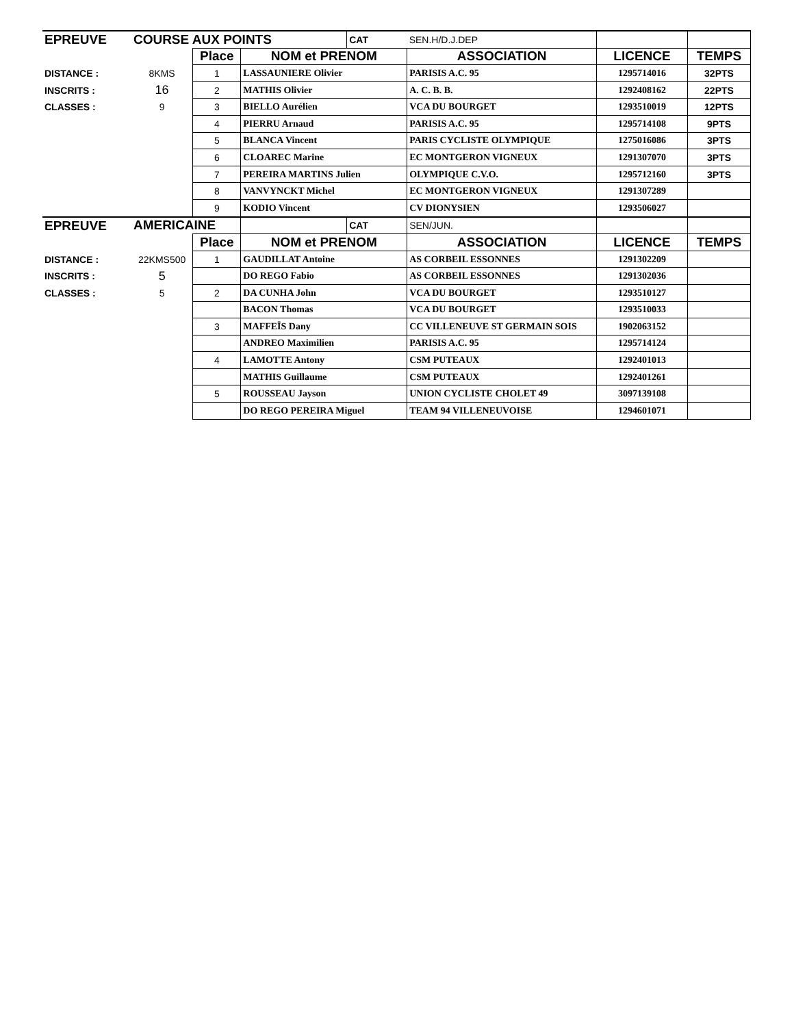| EPREUVE | COURSE AUX POINTS | | | CAT | SEN.H/D.J.DEP | | |
| | | Place | NOM et PRENOM | | ASSOCIATION | LICENCE | TEMPS |
| DISTANCE : | 8KMS | 1 | LASSAUNIERE Olivier | | PARISIS A.C. 95 | 1295714016 | 32PTS |
| INSCRITS : | 16 | 2 | MATHIS Olivier | | A. C. B. B. | 1292408162 | 22PTS |
| CLASSES : | 9 | 3 | BIELLO Aurélien | | VCA DU BOURGET | 1293510019 | 12PTS |
| | | 4 | PIERRU Arnaud | | PARISIS A.C. 95 | 1295714108 | 9PTS |
| | | 5 | BLANCA Vincent | | PARIS CYCLISTE OLYMPIQUE | 1275016086 | 3PTS |
| | | 6 | CLOAREC Marine | | EC MONTGERON VIGNEUX | 1291307070 | 3PTS |
| | | 7 | PEREIRA MARTINS Julien | | OLYMPIQUE C.V.O. | 1295712160 | 3PTS |
| | | 8 | VANVYNCKT Michel | | EC MONTGERON VIGNEUX | 1291307289 | |
| | | 9 | KODIO Vincent | | CV DIONYSIEN | 1293506027 | |
| EPREUVE | AMERICAINE | | | CAT | SEN/JUN. | | |
| | | Place | NOM et PRENOM | | ASSOCIATION | LICENCE | TEMPS |
| DISTANCE : | 22KMS500 | 1 | GAUDILLAT Antoine | | AS CORBEIL ESSONNES | 1291302209 | |
| INSCRITS : | 5 | | DO REGO Fabio | | AS CORBEIL ESSONNES | 1291302036 | |
| CLASSES : | 5 | 2 | DA CUNHA John | | VCA DU BOURGET | 1293510127 | |
| | | | BACON Thomas | | VCA DU BOURGET | 1293510033 | |
| | | 3 | MAFFEÏS Dany | | CC VILLENEUVE ST GERMAIN SOIS | 1902063152 | |
| | | | ANDREO Maximilien | | PARISIS A.C. 95 | 1295714124 | |
| | | 4 | LAMOTTE Antony | | CSM PUTEAUX | 1292401013 | |
| | | | MATHIS Guillaume | | CSM PUTEAUX | 1292401261 | |
| | | 5 | ROUSSEAU Jayson | | UNION CYCLISTE CHOLET 49 | 3097139108 | |
| | | | DO REGO PEREIRA Miguel | | TEAM 94 VILLENEUVOISE | 1294601071 | |